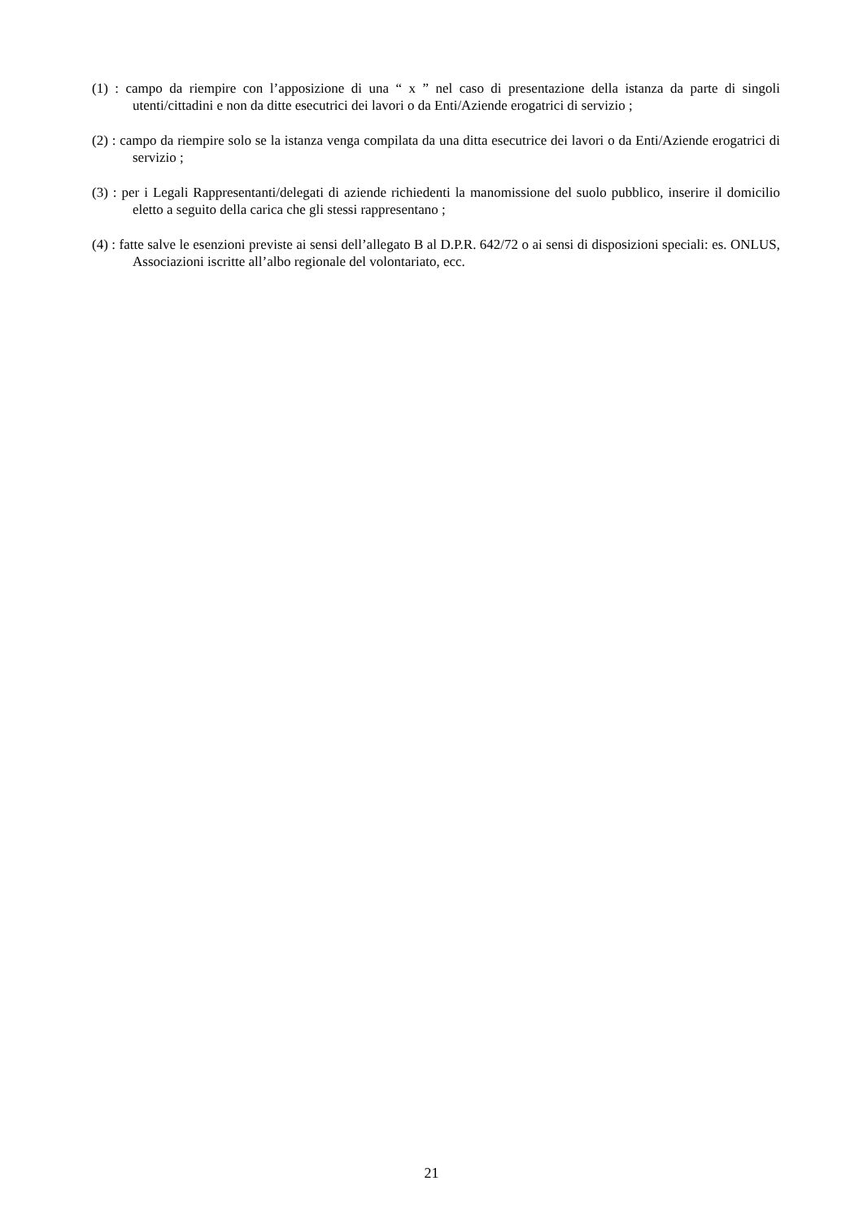(1) : campo da riempire con l’apposizione di una “ x ” nel caso di presentazione della istanza da parte di singoli utenti/cittadini e non da ditte esecutrici dei lavori o da Enti/Aziende erogatrici di servizio ;
(2) : campo da riempire solo se la istanza venga compilata da una ditta esecutrice dei lavori o da Enti/Aziende erogatrici di servizio ;
(3) : per i Legali Rappresentanti/delegati di aziende richiedenti la manomissione del suolo pubblico, inserire il domicilio eletto a seguito della carica che gli stessi rappresentano ;
(4) : fatte salve le esenzioni previste ai sensi dell’allegato B al D.P.R. 642/72 o ai sensi di disposizioni speciali: es. ONLUS, Associazioni iscritte all’albo regionale del volontariato, ecc.
21